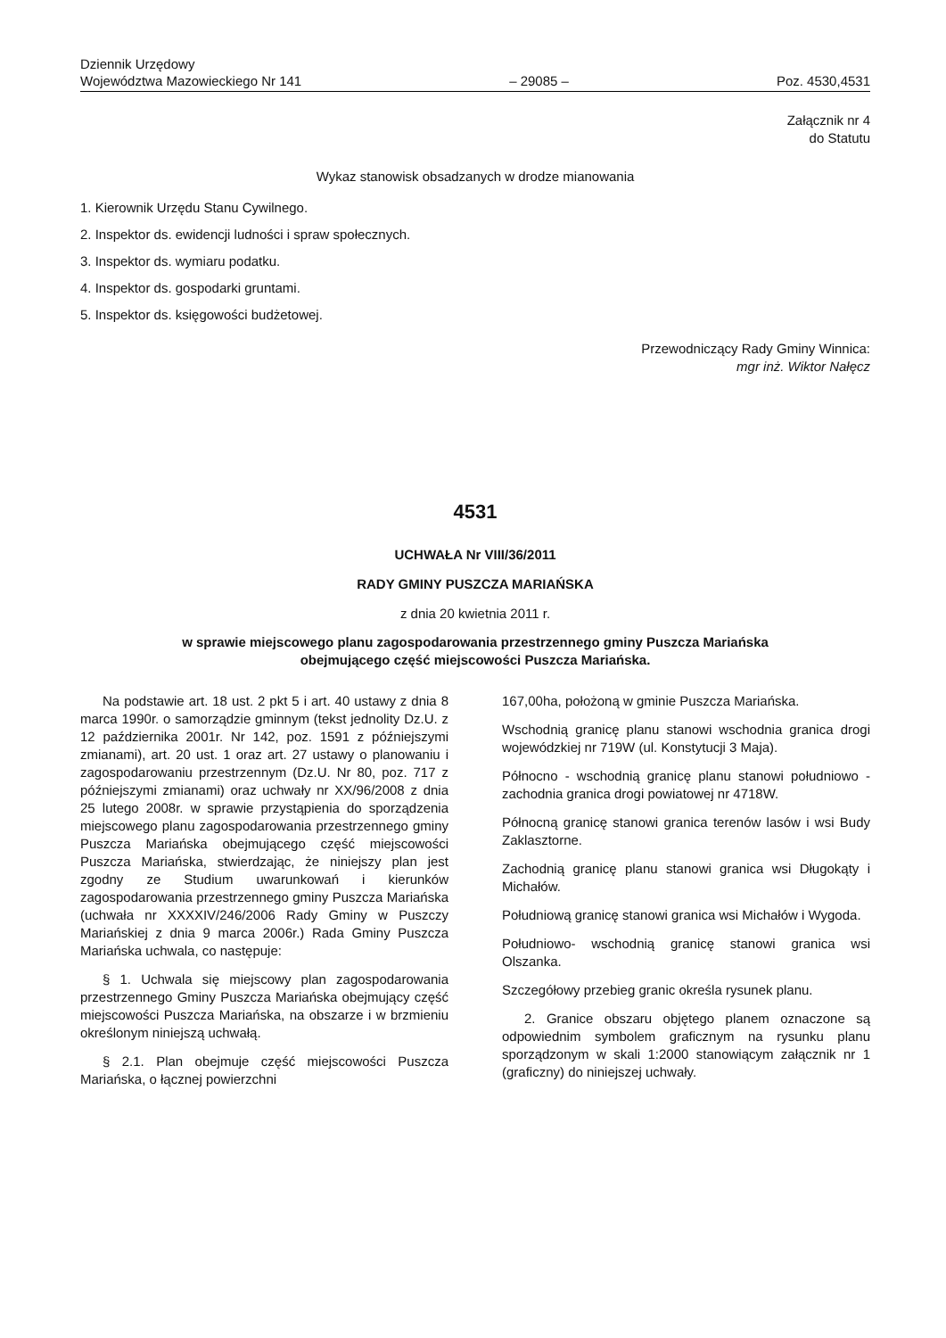Dziennik Urzędowy
Województwa Mazowieckiego Nr 141
– 29085 –
Poz. 4530,4531
Załącznik nr 4
do Statutu
Wykaz stanowisk obsadzanych w drodze mianowania
1. Kierownik Urzędu Stanu Cywilnego.
2. Inspektor ds. ewidencji ludności i spraw społecznych.
3. Inspektor ds. wymiaru podatku.
4. Inspektor ds. gospodarki gruntami.
5. Inspektor ds. księgowości budżetowej.
Przewodniczący Rady Gminy Winnica:
mgr inż. Wiktor Nałęcz
4531
UCHWAŁA Nr VIII/36/2011
RADY GMINY PUSZCZA MARIAŃSKA
z dnia 20 kwietnia 2011 r.
w sprawie miejscowego planu zagospodarowania przestrzennego gminy Puszcza Mariańska
obejmującego część miejscowości Puszcza Mariańska.
Na podstawie art. 18 ust. 2 pkt 5 i art. 40 ustawy z dnia 8 marca 1990r. o samorządzie gminnym (tekst jednolity Dz.U. z 12 października 2001r. Nr 142, poz. 1591 z późniejszymi zmianami), art. 20 ust. 1 oraz art. 27 ustawy o planowaniu i zagospodarowaniu przestrzennym (Dz.U. Nr 80, poz. 717 z późniejszymi zmianami) oraz uchwały nr XX/96/2008 z dnia 25 lutego 2008r. w sprawie przystąpienia do sporządzenia miejscowego planu zagospodarowania przestrzennego gminy Puszcza Mariańska obejmującego część miejscowości Puszcza Mariańska, stwierdzając, że niniejszy plan jest zgodny ze Studium uwarunkowań i kierunków zagospodarowania przestrzennego gminy Puszcza Mariańska (uchwała nr XXXXIV/246/2006 Rady Gminy w Puszczy Mariańskiej z dnia 9 marca 2006r.) Rada Gminy Puszcza Mariańska uchwala, co następuje:
§ 1. Uchwala się miejscowy plan zagospodarowania przestrzennego Gminy Puszcza Mariańska obejmujący część miejscowości Puszcza Mariańska, na obszarze i w brzmieniu określonym niniejszą uchwałą.
§ 2.1. Plan obejmuje część miejscowości Puszcza Mariańska, o łącznej powierzchni
167,00ha, położoną w gminie Puszcza Mariańska.
Wschodnią granicę planu stanowi wschodnia granica drogi wojewódzkiej nr 719W (ul. Konstytucji 3 Maja).
Północno - wschodnią granicę planu stanowi południowo - zachodnia granica drogi powiatowej nr 4718W.
Północną granicę stanowi granica terenów lasów i wsi Budy Zaklasztorne.
Zachodnią granicę planu stanowi granica wsi Długokąty i Michałów.
Południową granicę stanowi granica wsi Michałów i Wygoda.
Południowo- wschodnią granicę stanowi granica wsi Olszanka.
Szczegółowy przebieg granic określa rysunek planu.
2. Granice obszaru objętego planem oznaczone są odpowiednim symbolem graficznym na rysunku planu sporządzonym w skali 1:2000 stanowiącym załącznik nr 1 (graficzny) do niniejszej uchwały.